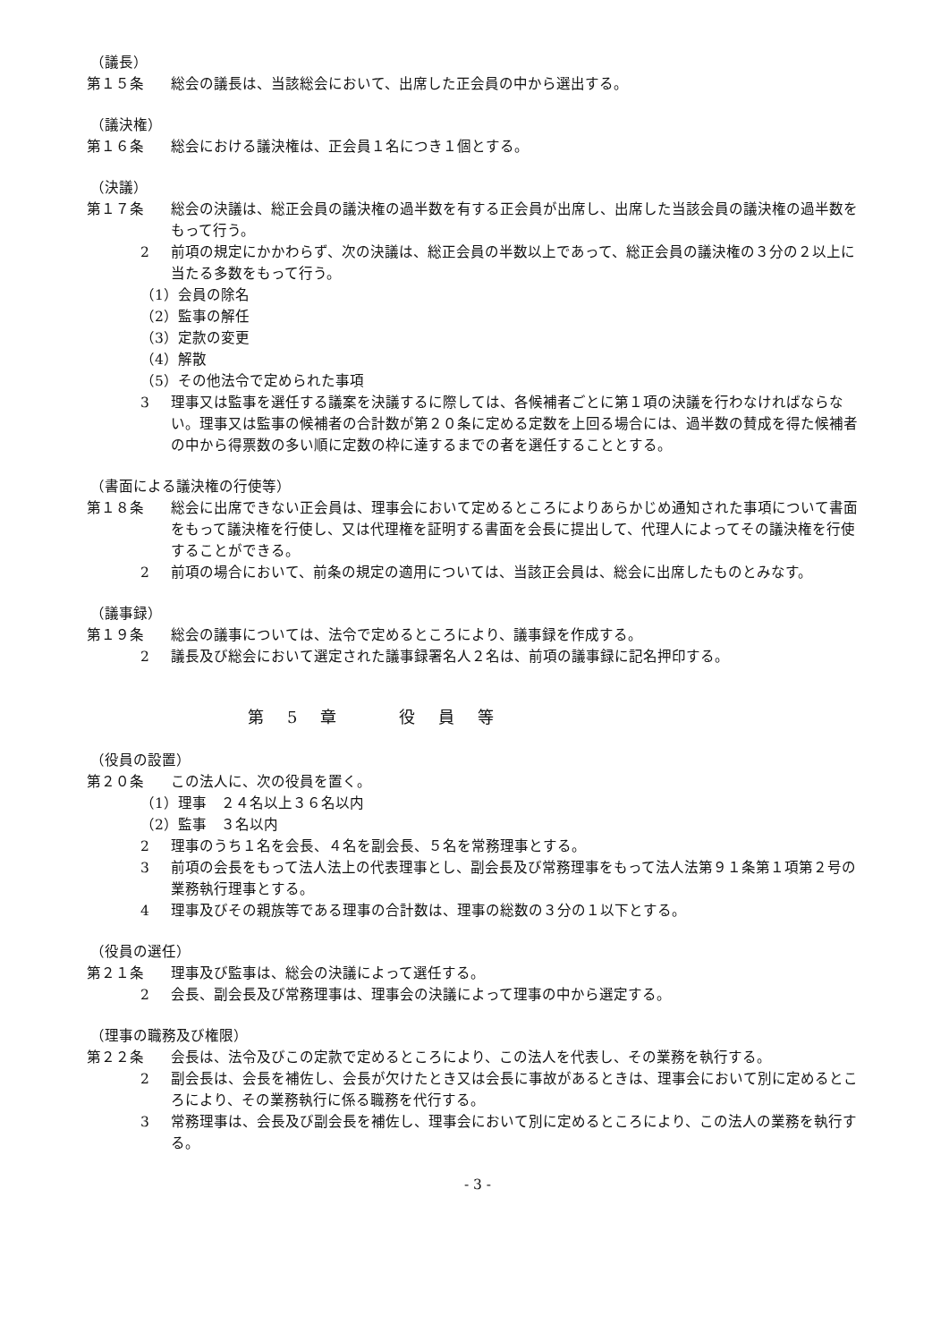（議長）
第１５条 総会の議長は、当該総会において、出席した正会員の中から選出する。
（議決権）
第１６条 総会における議決権は、正会員１名につき１個とする。
（決議）
第１７条 総会の決議は、総正会員の議決権の過半数を有する正会員が出席し、出席した当該会員の議決権の過半数をもって行う。
2 前項の規定にかかわらず、次の決議は、総正会員の半数以上であって、総正会員の議決権の３分の２以上に当たる多数をもって行う。
（1）会員の除名
（2）監事の解任
（3）定款の変更
（4）解散
（5）その他法令で定められた事項
3 理事又は監事を選任する議案を決議するに際しては、各候補者ごとに第１項の決議を行わなければならない。理事又は監事の候補者の合計数が第２０条に定める定数を上回る場合には、過半数の賛成を得た候補者の中から得票数の多い順に定数の枠に達するまでの者を選任することとする。
（書面による議決権の行使等）
第１８条 総会に出席できない正会員は、理事会において定めるところによりあらかじめ通知された事項について書面をもって議決権を行使し、又は代理権を証明する書面を会長に提出して、代理人によってその議決権を行使することができる。
2 前項の場合において、前条の規定の適用については、当該正会員は、総会に出席したものとみなす。
（議事録）
第１９条 総会の議事については、法令で定めるところにより、議事録を作成する。
2 議長及び総会において選定された議事録署名人２名は、前項の議事録に記名押印する。
第　5　章　　　役　員　等
（役員の設置）
第２０条 この法人に、次の役員を置く。
（1）理事　２４名以上３６名以内
（2）監事　３名以内
2 理事のうち１名を会長、４名を副会長、５名を常務理事とする。
3 前項の会長をもって法人法上の代表理事とし、副会長及び常務理事をもって法人法第９１条第１項第２号の業務執行理事とする。
4 理事及びその親族等である理事の合計数は、理事の総数の３分の１以下とする。
（役員の選任）
第２１条 理事及び監事は、総会の決議によって選任する。
2 会長、副会長及び常務理事は、理事会の決議によって理事の中から選定する。
（理事の職務及び権限）
第２２条 会長は、法令及びこの定款で定めるところにより、この法人を代表し、その業務を執行する。
2 副会長は、会長を補佐し、会長が欠けたとき又は会長に事故があるときは、理事会において別に定めるところにより、その業務執行に係る職務を代行する。
3 常務理事は、会長及び副会長を補佐し、理事会において別に定めるところにより、この法人の業務を執行する。
- 3 -